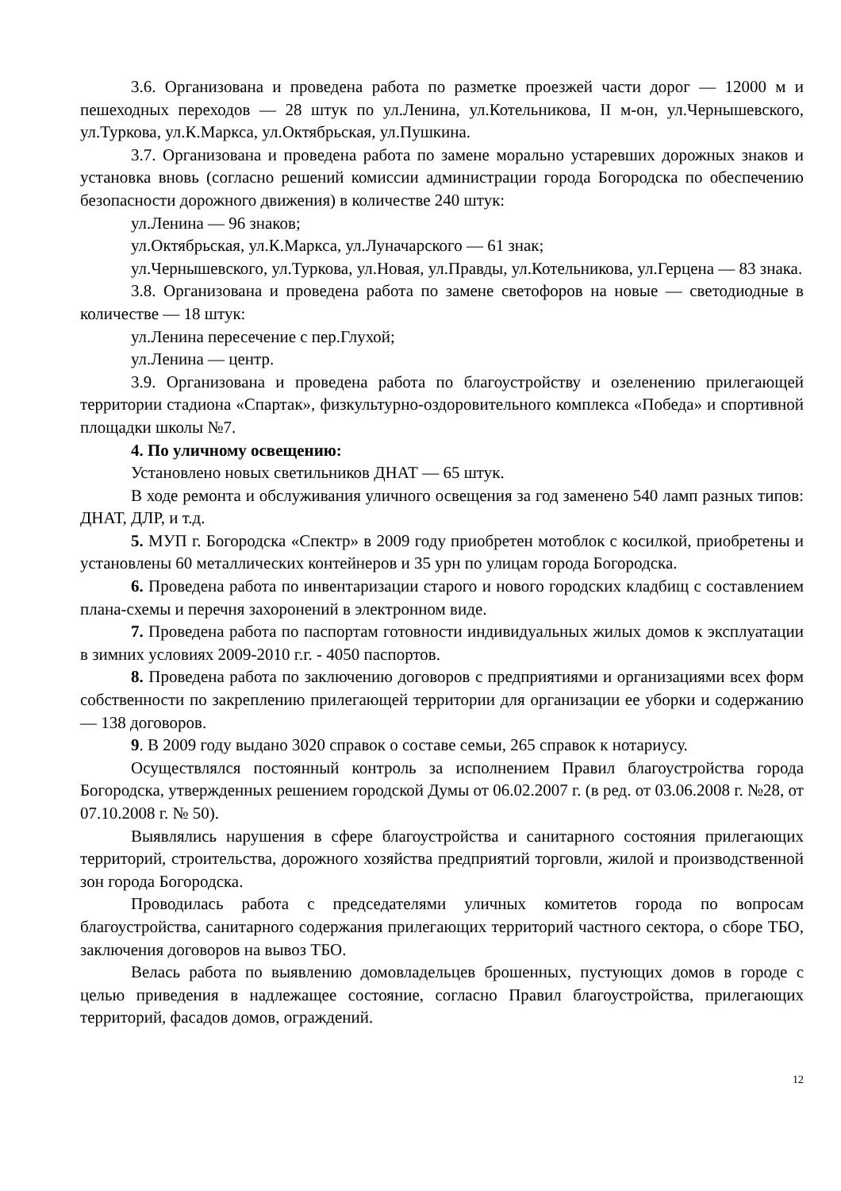3.6. Организована и проведена работа по разметке проезжей части дорог — 12000 м и пешеходных переходов — 28 штук по ул.Ленина, ул.Котельникова, II м-он, ул.Чернышевского, ул.Туркова, ул.К.Маркса, ул.Октябрьская, ул.Пушкина.
3.7. Организована и проведена работа по замене морально устаревших дорожных знаков и установка вновь (согласно решений комиссии администрации города Богородска по обеспечению безопасности дорожного движения) в количестве 240 штук:
ул.Ленина — 96 знаков;
ул.Октябрьская, ул.К.Маркса, ул.Луначарского — 61 знак;
ул.Чернышевского, ул.Туркова, ул.Новая, ул.Правды, ул.Котельникова, ул.Герцена — 83 знака.
3.8. Организована и проведена работа по замене светофоров на новые — светодиодные в количестве — 18 штук:
ул.Ленина пересечение с пер.Глухой;
ул.Ленина — центр.
3.9. Организована и проведена работа по благоустройству и озеленению прилегающей территории стадиона «Спартак», физкультурно-оздоровительного комплекса «Победа» и спортивной площадки школы №7.
4. По уличному освещению:
Установлено новых светильников ДНАТ — 65 штук.
В ходе ремонта и обслуживания уличного освещения за год заменено 540 ламп разных типов: ДНАТ, ДЛР, и т.д.
5. МУП г. Богородска «Спектр» в 2009 году приобретен мотоблок с косилкой, приобретены и установлены 60 металлических контейнеров и 35 урн по улицам города Богородска.
6. Проведена работа по инвентаризации старого и нового городских кладбищ с составлением плана-схемы и перечня захоронений в электронном виде.
7. Проведена работа по паспортам готовности индивидуальных жилых домов к эксплуатации в зимних условиях 2009-2010 г.г. - 4050 паспортов.
8. Проведена работа по заключению договоров с предприятиями и организациями всех форм собственности по закреплению прилегающей территории для организации ее уборки и содержанию — 138 договоров.
9. В 2009 году выдано 3020 справок о составе семьи, 265 справок к нотариусу.
Осуществлялся постоянный контроль за исполнением Правил благоустройства города Богородска, утвержденных решением городской Думы от 06.02.2007 г. (в ред. от 03.06.2008 г. №28, от 07.10.2008 г. № 50).
Выявлялись нарушения в сфере благоустройства и санитарного состояния прилегающих территорий, строительства, дорожного хозяйства предприятий торговли, жилой и производственной зон города Богородска.
Проводилась работа с председателями уличных комитетов города по вопросам благоустройства, санитарного содержания прилегающих территорий частного сектора, о сборе ТБО, заключения договоров на вывоз ТБО.
Велась работа по выявлению домовладельцев брошенных, пустующих домов в городе с целью приведения в надлежащее состояние, согласно Правил благоустройства, прилегающих территорий, фасадов домов, ограждений.
12